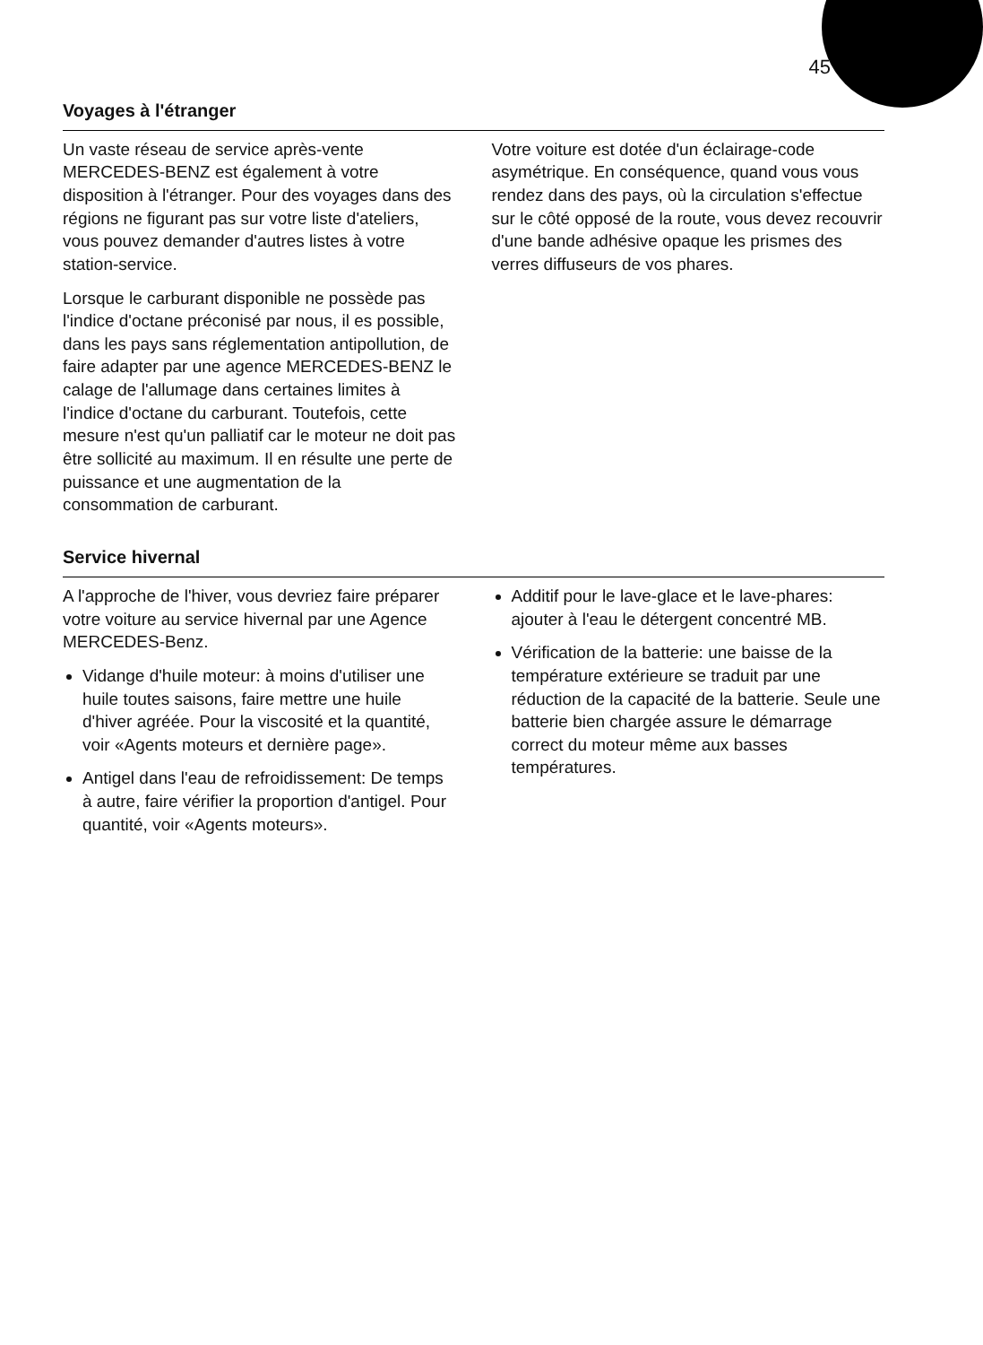45
Voyages à l'étranger
Un vaste réseau de service après-vente MERCEDES-BENZ est également à votre disposition à l'étranger. Pour des voyages dans des régions ne figurant pas sur votre liste d'ateliers, vous pouvez demander d'autres listes à votre station-service.
Lorsque le carburant disponible ne possède pas l'indice d'octane préconisé par nous, il es possible, dans les pays sans réglementation antipollution, de faire adapter par une agence MERCEDES-BENZ le calage de l'allumage dans certaines limites à l'indice d'octane du carburant. Toutefois, cette mesure n'est qu'un palliatif car le moteur ne doit pas être sollicité au maximum. Il en résulte une perte de puissance et une augmentation de la consommation de carburant.
Votre voiture est dotée d'un éclairage-code asymétrique. En conséquence, quand vous vous rendez dans des pays, où la circulation s'effectue sur le côté opposé de la route, vous devez recouvrir d'une bande adhésive opaque les prismes des verres diffuseurs de vos phares.
Service hivernal
A l'approche de l'hiver, vous devriez faire préparer votre voiture au service hivernal par une Agence MERCEDES-Benz.
Vidange d'huile moteur: à moins d'utiliser une huile toutes saisons, faire mettre une huile d'hiver agréée. Pour la viscosité et la quantité, voir «Agents moteurs et dernière page».
Antigel dans l'eau de refroidissement: De temps à autre, faire vérifier la proportion d'antigel. Pour quantité, voir «Agents moteurs».
Additif pour le lave-glace et le lave-phares: ajouter à l'eau le détergent concentré MB.
Vérification de la batterie: une baisse de la température extérieure se traduit par une réduction de la capacité de la batterie. Seule une batterie bien chargée assure le démarrage correct du moteur même aux basses températures.